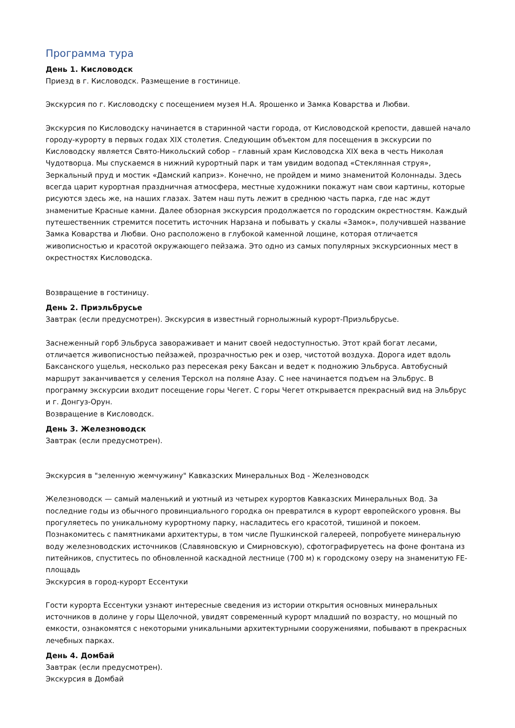Программа тура
День 1. Кисловодск
Приезд в г. Кисловодск. Размещение в гостинице.
Экскурсия по г. Кисловодску с посещением музея Н.А. Ярошенко и Замка Коварства и Любви.
Экскурсия по Кисловодску начинается в старинной части города, от Кисловодской крепости, давшей начало городу-курорту в первых годах XIX столетия. Следующим объектом для посещения в экскурсии по Кисловодску является Свято-Никольский собор – главный храм Кисловодска XIX века в честь Николая Чудотворца. Мы спускаемся в нижний курортный парк и там увидим водопад «Стеклянная струя», Зеркальный пруд и мостик «Дамский каприз». Конечно, не пройдем и мимо знаменитой Колоннады. Здесь всегда царит курортная праздничная атмосфера, местные художники покажут нам свои картины, которые рисуются здесь же, на наших глазах. Затем наш путь лежит в среднюю часть парка, где нас ждут знаменитые Красные камни. Далее обзорная экскурсия продолжается по городским окрестностям. Каждый путешественник стремится посетить источник Нарзана и побывать у скалы «Замок», получившей название Замка Коварства и Любви. Оно расположено в глубокой каменной лощине, которая отличается живописностью и красотой окружающего пейзажа. Это одно из самых популярных экскурсионных мест в окрестностях Кисловодска.
Возвращение в гостиницу.
День 2. Приэльбрусье
Завтрак (если предусмотрен). Экскурсия в известный горнолыжный курорт-Приэльбрусье.
Заснеженный горб Эльбруса завораживает и манит своей недоступностью. Этот край богат лесами, отличается живописностью пейзажей, прозрачностью рек и озер, чистотой воздуха. Дорога идет вдоль Баксанского ущелья, несколько раз пересекая реку Баксан и ведет к подножию Эльбруса. Автобусный маршрут заканчивается у селения Терскол на поляне Азау. С нее начинается подъем на Эльбрус. В программу экскурсии входит посещение горы Чегет. С горы Чегет открывается прекрасный вид на Эльбрус и г. Донгуз-Орун.
Возвращение в Кисловодск.
День 3. Железноводск
Завтрак (если предусмотрен).
Экскурсия в "зеленную жемчужину" Кавказских Минеральных Вод - Железноводск
Железноводск — самый маленький и уютный из четырех курортов Кавказских Минеральных Вод. За последние годы из обычного провинциального городка он превратился в курорт европейского уровня. Вы прогуляетесь по уникальному курортному парку, насладитесь его красотой, тишиной и покоем. Познакомитесь с памятниками архитектуры, в том числе Пушкинской галереей, попробуете минеральную воду железноводских источников (Славяновскую и Смирновскую), сфотографируетесь на фоне фонтана из питейников, спуститесь по обновленной каскадной лестнице (700 м) к городскому озеру на знаменитую FE-площадь
Экскурсия в город-курорт Ессентуки
Гости курорта Ессентуки узнают интересные сведения из истории открытия основных минеральных источников в долине у горы Щелочной, увидят современный курорт младший по возрасту, но мощный по емкости, ознакомятся с некоторыми уникальными архитектурными сооружениями, побывают в прекрасных лечебных парках.
День 4. Домбай
Завтрак (если предусмотрен).
Экскурсия в Домбай